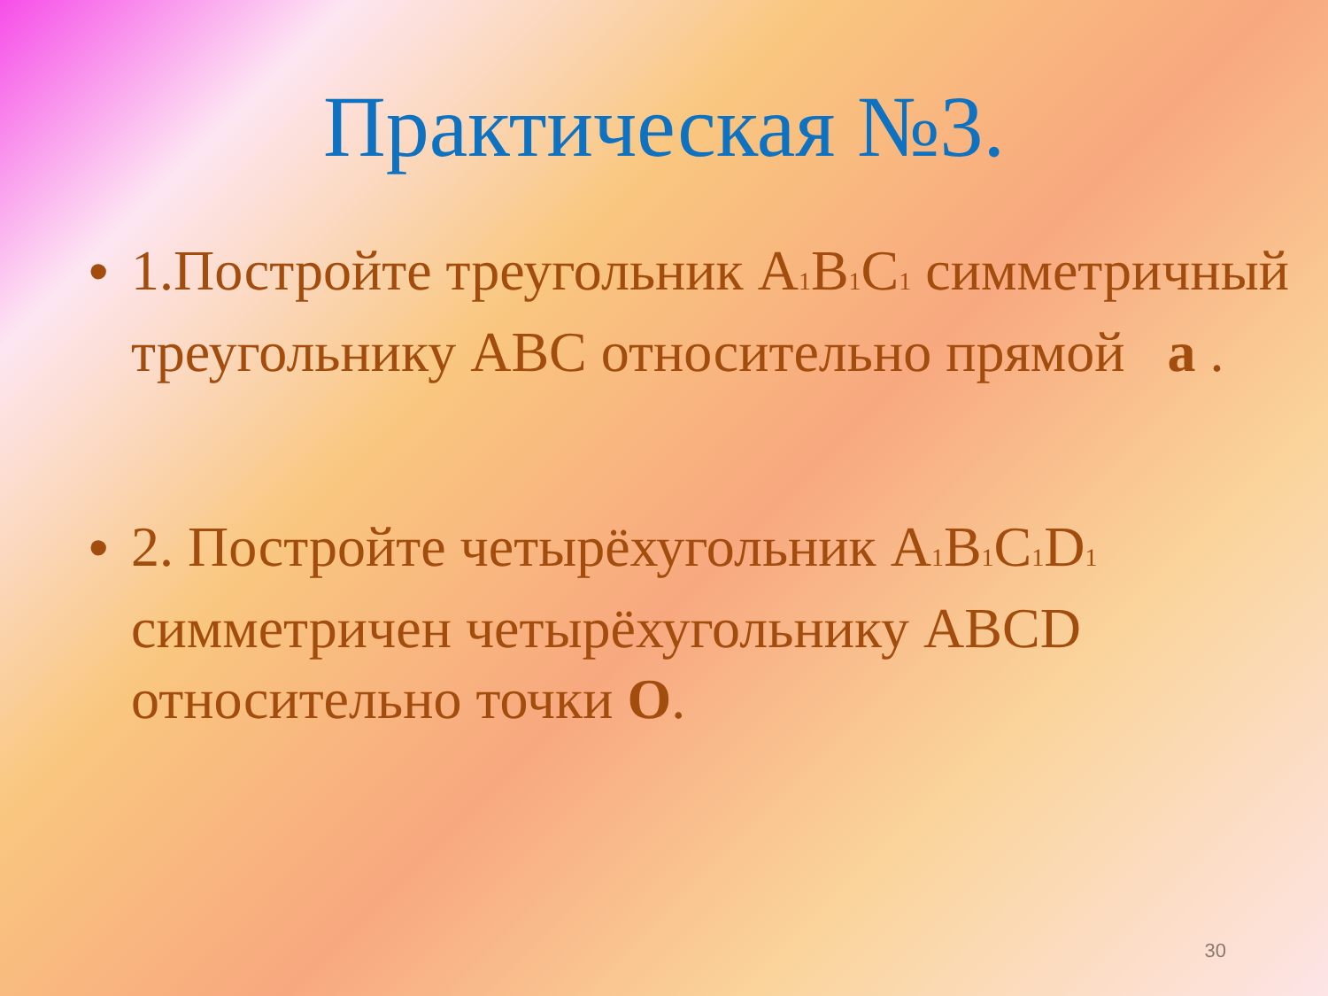Практическая №3.
• 1.Постройте треугольник A<sub>1</sub>B<sub>1</sub>C<sub>1</sub> симметричный треугольнику ABC относительно прямой а .
• 2. Постройте четырёхугольник A<sub>1</sub>B<sub>1</sub>C<sub>1</sub>D<sub>1</sub> симметричен четырёхугольнику ABCD относительно точки О.
30